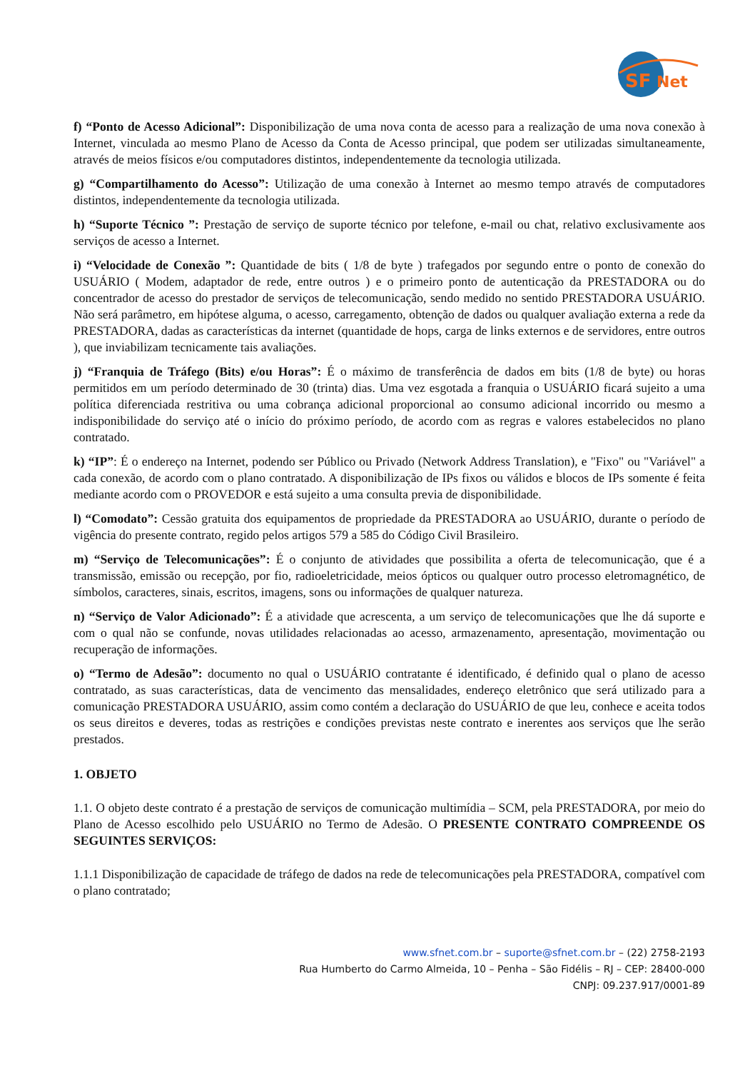SF
Net
f) “Ponto de Acesso Adicional”: Disponibilização de uma nova conta de acesso para a realização de uma nova conexão à Internet, vinculada ao mesmo Plano de Acesso da Conta de Acesso principal, que podem ser utilizadas simultaneamente, através de meios físicos e/ou computadores distintos, independentemente da tecnologia utilizada.
g) “Compartilhamento do Acesso”: Utilização de uma conexão à Internet ao mesmo tempo através de computadores distintos, independentemente da tecnologia utilizada.
h) “Suporte Técnico ”: Prestação de serviço de suporte técnico por telefone, e-mail ou chat, relativo exclusivamente aos serviços de acesso a Internet.
i) “Velocidade de Conexão ”: Quantidade de bits ( 1/8 de byte ) trafegados por segundo entre o ponto de conexão do USUÁRIO ( Modem, adaptador de rede, entre outros ) e o primeiro ponto de autenticação da PRESTADORA ou do concentrador de acesso do prestador de serviços de telecomunicação, sendo medido no sentido PRESTADORA USUÁRIO. Não será parâmetro, em hipótese alguma, o acesso, carregamento, obtenção de dados ou qualquer avaliação externa a rede da PRESTADORA, dadas as características da internet (quantidade de hops, carga de links externos e de servidores, entre outros ), que inviabilizam tecnicamente tais avaliações.
j) “Franquia de Tráfego (Bits) e/ou Horas”: É o máximo de transferência de dados em bits (1/8 de byte) ou horas permitidos em um período determinado de 30 (trinta) dias. Uma vez esgotada a franquia o USUÁRIO ficará sujeito a uma política diferenciada restritiva ou uma cobrança adicional proporcional ao consumo adicional incorrido ou mesmo a indisponibilidade do serviço até o início do próximo período, de acordo com as regras e valores estabelecidos no plano contratado.
k) “IP”: É o endereço na Internet, podendo ser Público ou Privado (Network Address Translation), e "Fixo" ou "Variável" a cada conexão, de acordo com o plano contratado. A disponibilização de IPs fixos ou válidos e blocos de IPs somente é feita mediante acordo com o PROVEDOR e está sujeito a uma consulta previa de disponibilidade.
l) “Comodato”: Cessão gratuita dos equipamentos de propriedade da PRESTADORA ao USUÁRIO, durante o período de vigência do presente contrato, regido pelos artigos 579 a 585 do Código Civil Brasileiro.
m) “Serviço de Telecomunicações”: É o conjunto de atividades que possibilita a oferta de telecomunicação, que é a transmissão, emissão ou recepção, por fio, radioeletricidade, meios ópticos ou qualquer outro processo eletromagnético, de símbolos, caracteres, sinais, escritos, imagens, sons ou informações de qualquer natureza.
n) “Serviço de Valor Adicionado”: É a atividade que acrescenta, a um serviço de telecomunicações que lhe dá suporte e com o qual não se confunde, novas utilidades relacionadas ao acesso, armazenamento, apresentação, movimentação ou recuperação de informações.
o) “Termo de Adesão”: documento no qual o USUÁRIO contratante é identificado, é definido qual o plano de acesso contratado, as suas características, data de vencimento das mensalidades, endereço eletrônico que será utilizado para a comunicação PRESTADORA USUÁRIO, assim como contém a declaração do USUÁRIO de que leu, conhece e aceita todos os seus direitos e deveres, todas as restrições e condições previstas neste contrato e inerentes aos serviços que lhe serão prestados.
1. OBJETO
1.1. O objeto deste contrato é a prestação de serviços de comunicação multimídia – SCM, pela PRESTADORA, por meio do Plano de Acesso escolhido pelo USUÁRIO no Termo de Adesão. O PRESENTE CONTRATO COMPREENDE OS SEGUINTES SERVIÇOS:
1.1.1 Disponibilização de capacidade de tráfego de dados na rede de telecomunicações pela PRESTADORA, compatível com o plano contratado;
www.sfnet.com.br – suporte@sfnet.com.br – (22) 2758-2193
Rua Humberto do Carmo Almeida, 10 – Penha – São Fidélis – RJ – CEP: 28400-000
CNPJ: 09.237.917/0001-89